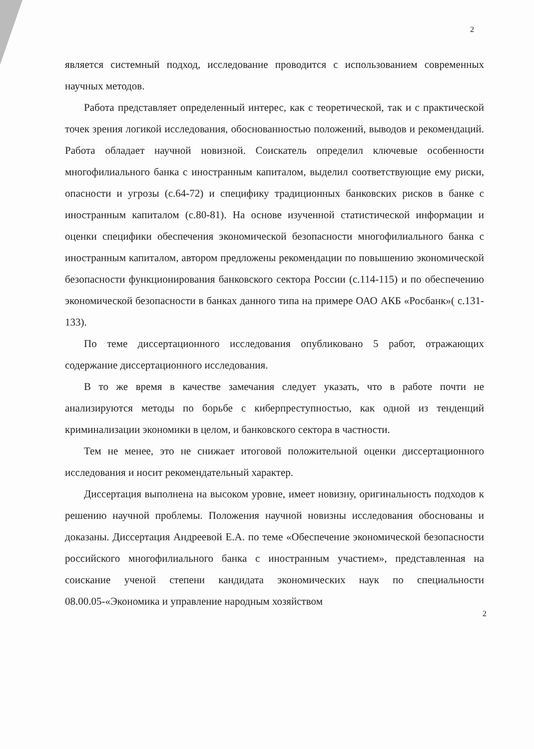2
является системный подход, исследование проводится с использованием современных научных методов.
Работа представляет определенный интерес, как с теоретической, так и с практической точек зрения логикой исследования, обоснованностью положений, выводов и рекомендаций. Работа обладает научной новизной. Соискатель определил ключевые особенности многофилиального банка с иностранным капиталом, выделил соответствующие ему риски, опасности и угрозы (с.64-72) и специфику традиционных банковских рисков в банке с иностранным капиталом (с.80-81). На основе изученной статистической информации и оценки специфики обеспечения экономической безопасности многофилиального банка с иностранным капиталом, автором предложены рекомендации по повышению экономической безопасности функционирования банковского сектора России (с.114-115) и по обеспечению экономической безопасности в банках данного типа на примере ОАО АКБ «Росбанк»( с.131-133).
По теме диссертационного исследования опубликовано 5 работ, отражающих содержание диссертационного исследования.
В то же время в качестве замечания следует указать, что в работе почти не анализируются методы по борьбе с киберпреступностью, как одной из тенденций криминализации экономики в целом, и банковского сектора в частности.
Тем не менее, это не снижает итоговой положительной оценки диссертационного исследования и носит рекомендательный характер.
Диссертация выполнена на высоком уровне, имеет новизну, оригинальность подходов к решению научной проблемы. Положения научной новизны исследования обоснованы и доказаны. Диссертация Андреевой Е.А. по теме «Обеспечение экономической безопасности российского многофилиального банка с иностранным участием», представленная на соискание ученой степени кандидата экономических наук по специальности 08.00.05-«Экономика и управление народным хозяйством
2